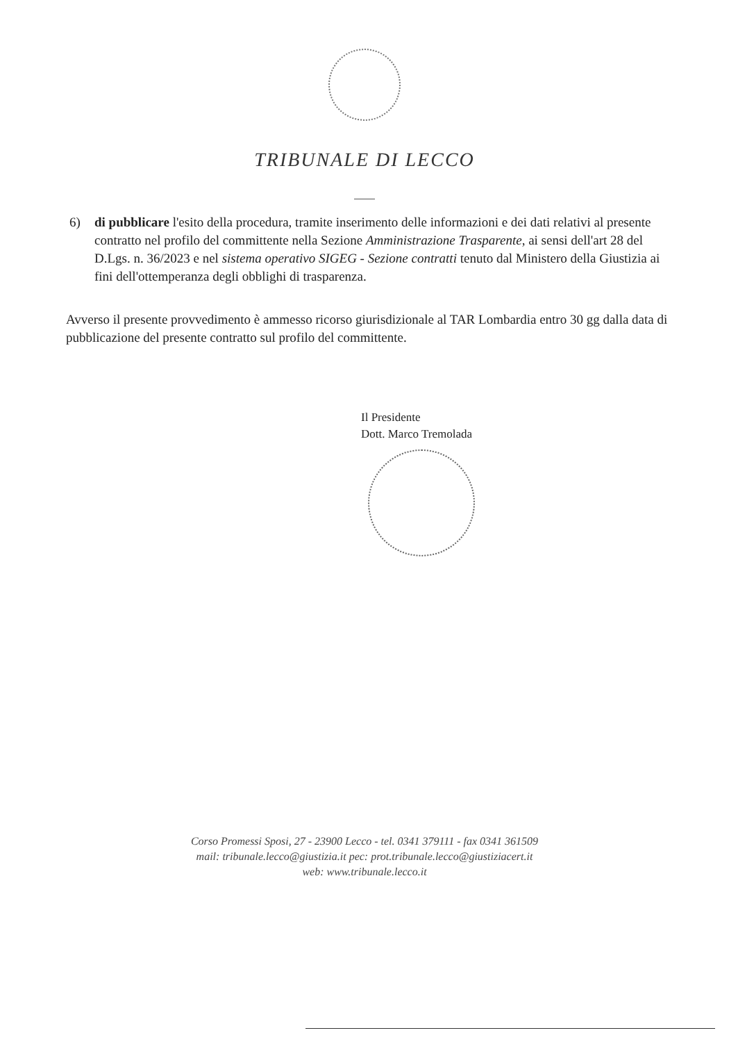TRIBUNALE DI LECCO
6) di pubblicare l'esito della procedura, tramite inserimento delle informazioni e dei dati relativi al presente contratto nel profilo del committente nella Sezione Amministrazione Trasparente, ai sensi dell'art 28 del D.Lgs. n. 36/2023 e nel sistema operativo SIGEG - Sezione contratti tenuto dal Ministero della Giustizia ai fini dell'ottemperanza degli obblighi di trasparenza.
Avverso il presente provvedimento è ammesso ricorso giurisdizionale al TAR Lombardia entro 30 gg dalla data di pubblicazione del presente contratto sul profilo del committente.
Il Presidente
Dott. Marco Tremolada
Corso Promessi Sposi, 27 - 23900 Lecco - tel. 0341 379111 - fax 0341 361509
mail: tribunale.lecco@giustizia.it pec: prot.tribunale.lecco@giustiziacert.it
web: www.tribunale.lecco.it